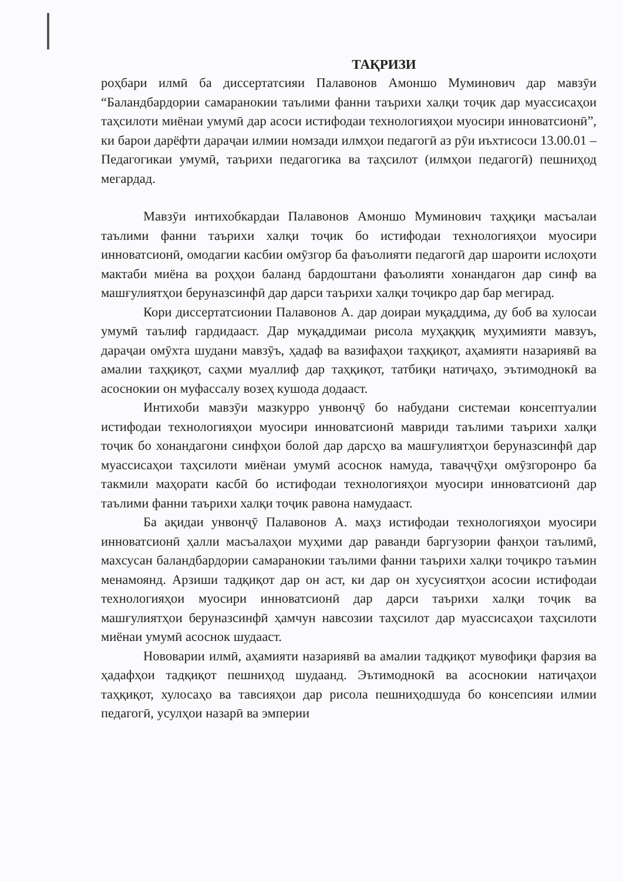ТАҚРИЗИ
роҳбари илмӣ ба диссертатсияи Палавонов Амоншо Муминович дар мавзӯи “Баландбардории самаранокии таълими фанни таърихи халқи тоҷик дар муассисаҳои таҳсилоти миёнаи умумӣ дар асоси истифодаи технологияҳои муосири инноватсионӣ”, ки барои дарёфти дараҷаи илмии номзади илмҳои педагогӣ аз рӯи иъхтисоси 13.00.01 – Педагогикаи умумӣ, таърихи педагогика ва таҳсилот (илмҳои педагогӣ) пешниҳод мегардад.
Мавзӯи интихобкардаи Палавонов Амоншо Муминович таҳқиқи масъалаи таълими фанни таърихи халқи тоҷик бо истифодаи технологияҳои муосири инноватсионӣ, омодагии касбии омӯзгор ба фаъолияти педагогӣ дар шароити ислоҳоти мактаби миёна ва роҳҳои баланд бардоштани фаъолияти хонандагон дар синф ва машғулиятҳои беруназсинфӣ дар дарси таърихи халқи тоҷикро дар бар мегирад.
Кори диссертатсионии Палавонов А. дар доираи муқаддима, ду боб ва хулосаи умумӣ таълиф гардидааст. Дар муқаддимаи рисола муҳаққиқ муҳимияти мавзуъ, дараҷаи омӯхта шудани мавзӯъ, ҳадаф ва вазифаҳои таҳқиқот, аҳамияти назариявӣ ва амалии таҳқиқот, саҳми муаллиф дар таҳқиқот, татбиқи натиҷаҳо, эътимоднокӣ ва асоснокии он муфассалу возеҳ кушода додааст.
Интихоби мавзӯи мазкурро унвонҷӯ бо набудани системаи консептуалии истифодаи технологияҳои муосири инноватсионӣ мавриди таълими таърихи халқи тоҷик бо хонандагони синфҳои болоӣ дар дарсҳо ва машғулиятҳои беруназсинфӣ дар муассисаҳои таҳсилоти миёнаи умумӣ асоснок намуда, таваҷҷӯҳи омӯзгоронро ба такмили маҳорати касбӣ бо истифодаи технологияҳои муосири инноватсионӣ дар таълими фанни таърихи халқи тоҷик равона намудааст.
Ба ақидаи унвонҷӯ Палавонов А. маҳз истифодаи технологияҳои муосири инноватсионӣ ҳалли масъалаҳои муҳими дар раванди баргузории фанҳои таълимӣ, махсусан баландбардории самаранокии таълими фанни таърихи халқи тоҷикро таъмин менамоянд. Арзиши тадқиқот дар он аст, ки дар он хусусиятҳои асосии истифодаи технологияҳои муосири инноватсионӣ дар дарси таърихи халқи тоҷик ва машғулиятҳои беруназсинфӣ ҳамчун навсозии таҳсилот дар муассисаҳои таҳсилоти миёнаи умумӣ асоснок шудааст.
Нововарии илмӣ, аҳамияти назариявӣ ва амалии тадқиқот мувофиқи фарзия ва ҳадафҳои тадқиқот пешниҳод шудаанд. Эътимоднокӣ ва асоснокии натиҷаҳои таҳқиқот, хулосаҳо ва тавсияҳои дар рисола пешниҳодшуда бо консепсияи илмии педагогӣ, усулҳои назарӣ ва эмперии